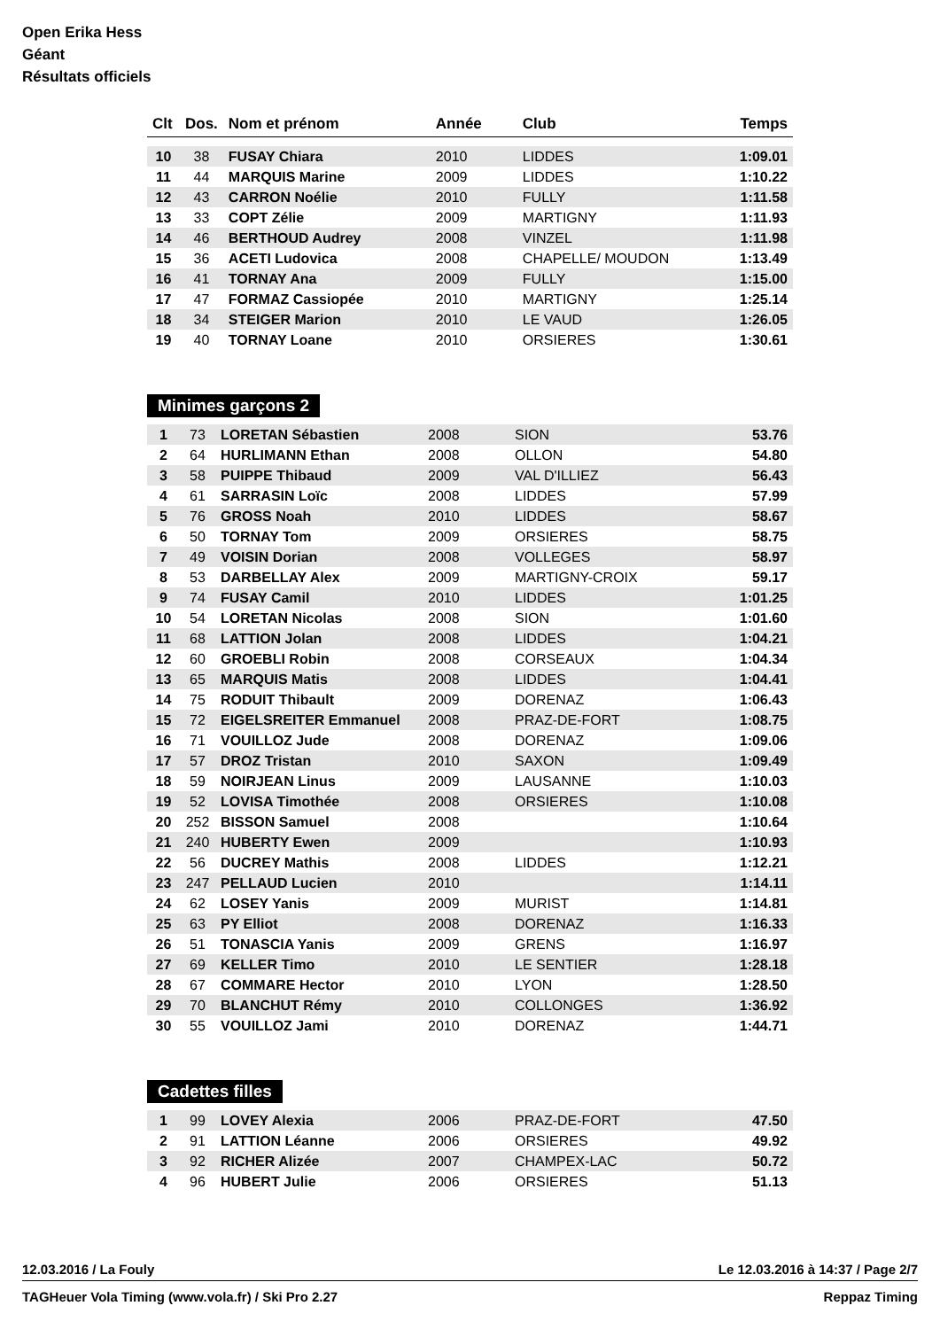Open Erika Hess
Géant
Résultats officiels
| Clt | Dos. | Nom et prénom | Année | Club | Temps |
| --- | --- | --- | --- | --- | --- |
| 10 | 38 | FUSAY Chiara | 2010 | LIDDES | 1:09.01 |
| 11 | 44 | MARQUIS Marine | 2009 | LIDDES | 1:10.22 |
| 12 | 43 | CARRON Noélie | 2010 | FULLY | 1:11.58 |
| 13 | 33 | COPT Zélie | 2009 | MARTIGNY | 1:11.93 |
| 14 | 46 | BERTHOUD Audrey | 2008 | VINZEL | 1:11.98 |
| 15 | 36 | ACETI Ludovica | 2008 | CHAPELLE/ MOUDON | 1:13.49 |
| 16 | 41 | TORNAY Ana | 2009 | FULLY | 1:15.00 |
| 17 | 47 | FORMAZ Cassiopée | 2010 | MARTIGNY | 1:25.14 |
| 18 | 34 | STEIGER Marion | 2010 | LE VAUD | 1:26.05 |
| 19 | 40 | TORNAY Loane | 2010 | ORSIERES | 1:30.61 |
Minimes garçons 2
| 1 | 73 | LORETAN Sébastien | 2008 | SION | 53.76 |
| 2 | 64 | HURLIMANN Ethan | 2008 | OLLON | 54.80 |
| 3 | 58 | PUIPPE Thibaud | 2009 | VAL D'ILLIEZ | 56.43 |
| 4 | 61 | SARRASIN Loïc | 2008 | LIDDES | 57.99 |
| 5 | 76 | GROSS Noah | 2010 | LIDDES | 58.67 |
| 6 | 50 | TORNAY Tom | 2009 | ORSIERES | 58.75 |
| 7 | 49 | VOISIN Dorian | 2008 | VOLLEGES | 58.97 |
| 8 | 53 | DARBELLAY Alex | 2009 | MARTIGNY-CROIX | 59.17 |
| 9 | 74 | FUSAY Camil | 2010 | LIDDES | 1:01.25 |
| 10 | 54 | LORETAN Nicolas | 2008 | SION | 1:01.60 |
| 11 | 68 | LATTION Jolan | 2008 | LIDDES | 1:04.21 |
| 12 | 60 | GROEBLI Robin | 2008 | CORSEAUX | 1:04.34 |
| 13 | 65 | MARQUIS Matis | 2008 | LIDDES | 1:04.41 |
| 14 | 75 | RODUIT Thibault | 2009 | DORENAZ | 1:06.43 |
| 15 | 72 | EIGELSREITER Emmanuel | 2008 | PRAZ-DE-FORT | 1:08.75 |
| 16 | 71 | VOUILLOZ Jude | 2008 | DORENAZ | 1:09.06 |
| 17 | 57 | DROZ Tristan | 2010 | SAXON | 1:09.49 |
| 18 | 59 | NOIRJEAN Linus | 2009 | LAUSANNE | 1:10.03 |
| 19 | 52 | LOVISA Timothée | 2008 | ORSIERES | 1:10.08 |
| 20 | 252 | BISSON Samuel | 2008 | | 1:10.64 |
| 21 | 240 | HUBERTY Ewen | 2009 | | 1:10.93 |
| 22 | 56 | DUCREY Mathis | 2008 | LIDDES | 1:12.21 |
| 23 | 247 | PELLAUD Lucien | 2010 | | 1:14.11 |
| 24 | 62 | LOSEY Yanis | 2009 | MURIST | 1:14.81 |
| 25 | 63 | PY Elliot | 2008 | DORENAZ | 1:16.33 |
| 26 | 51 | TONASCIA Yanis | 2009 | GRENS | 1:16.97 |
| 27 | 69 | KELLER Timo | 2010 | LE SENTIER | 1:28.18 |
| 28 | 67 | COMMARE Hector | 2010 | LYON | 1:28.50 |
| 29 | 70 | BLANCHUT Rémy | 2010 | COLLONGES | 1:36.92 |
| 30 | 55 | VOUILLOZ Jami | 2010 | DORENAZ | 1:44.71 |
Cadettes filles
| 1 | 99 | LOVEY Alexia | 2006 | PRAZ-DE-FORT | 47.50 |
| 2 | 91 | LATTION Léanne | 2006 | ORSIERES | 49.92 |
| 3 | 92 | RICHER Alizée | 2007 | CHAMPEX-LAC | 50.72 |
| 4 | 96 | HUBERT Julie | 2006 | ORSIERES | 51.13 |
12.03.2016 / La Fouly Le 12.03.2016 à 14:37 / Page 2/7
TAGHeuer Vola Timing (www.vola.fr) / Ski Pro 2.27 Reppaz Timing